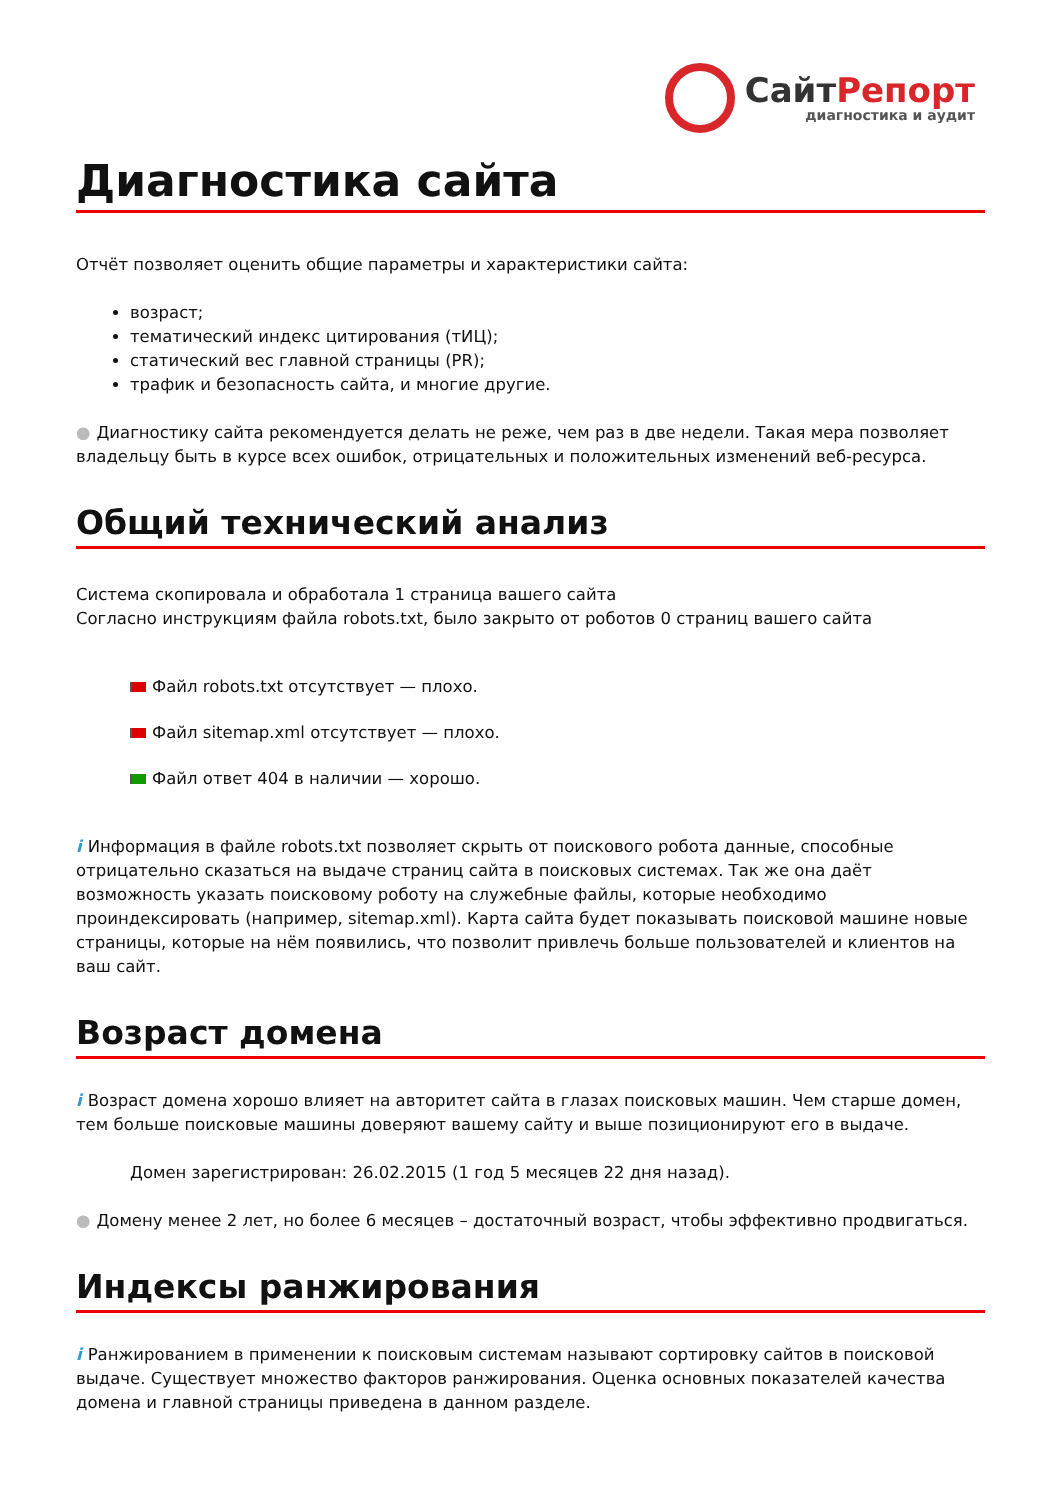СайтРепорт
диагностика и аудит
Диагностика сайта
Отчёт позволяет оценить общие параметры и характеристики сайта:
возраст;
тематический индекс цитирования (тИЦ);
статический вес главной страницы (PR);
трафик и безопасность сайта, и многие другие.
● Диагностику сайта рекомендуется делать не реже, чем раз в две недели. Такая мера позволяет владельцу быть в курсе всех ошибок, отрицательных и положительных изменений веб-ресурса.
Общий технический анализ
Система скопировала и обработала 1 страница вашего сайта
Согласно инструкциям файла robots.txt, было закрыто от роботов 0 страниц вашего сайта
Файл robots.txt отсутствует — плохо.
Файл sitemap.xml отсутствует — плохо.
Файл ответ 404 в наличии — хорошо.
i Информация в файле robots.txt позволяет скрыть от поискового робота данные, способные отрицательно сказаться на выдаче страниц сайта в поисковых системах. Так же она даёт возможность указать поисковому роботу на служебные файлы, которые необходимо проиндексировать (например, sitemap.xml). Карта сайта будет показывать поисковой машине новые страницы, которые на нём появились, что позволит привлечь больше пользователей и клиентов на ваш сайт.
Возраст домена
i Возраст домена хорошо влияет на авторитет сайта в глазах поисковых машин. Чем старше домен, тем больше поисковые машины доверяют вашему сайту и выше позиционируют его в выдаче.
Домен зарегистрирован: 26.02.2015 (1 год 5 месяцев 22 дня назад).
● Домену менее 2 лет, но более 6 месяцев – достаточный возраст, чтобы эффективно продвигаться.
Индексы ранжирования
i Ранжированием в применении к поисковым системам называют сортировку сайтов в поисковой выдаче. Существует множество факторов ранжирования. Оценка основных показателей качества домена и главной страницы приведена в данном разделе.